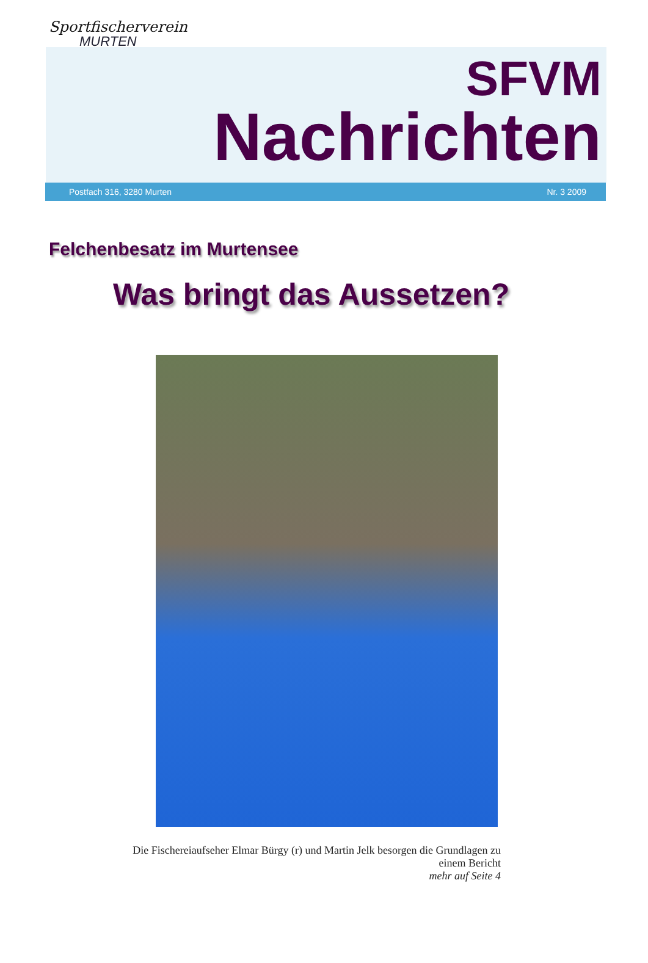Sportfischerverein
MURTEN
SFVM
Nachrichten
Postfach 316, 3280 Murten Nr. 3 2009
Felchenbesatz im Murtensee
Was bringt das Aussetzen?
Die Fischereiaufseher Elmar Bürgy (r) und Martin Jelk besorgen die Grundlagen zu einem Bericht
mehr auf Seite 4